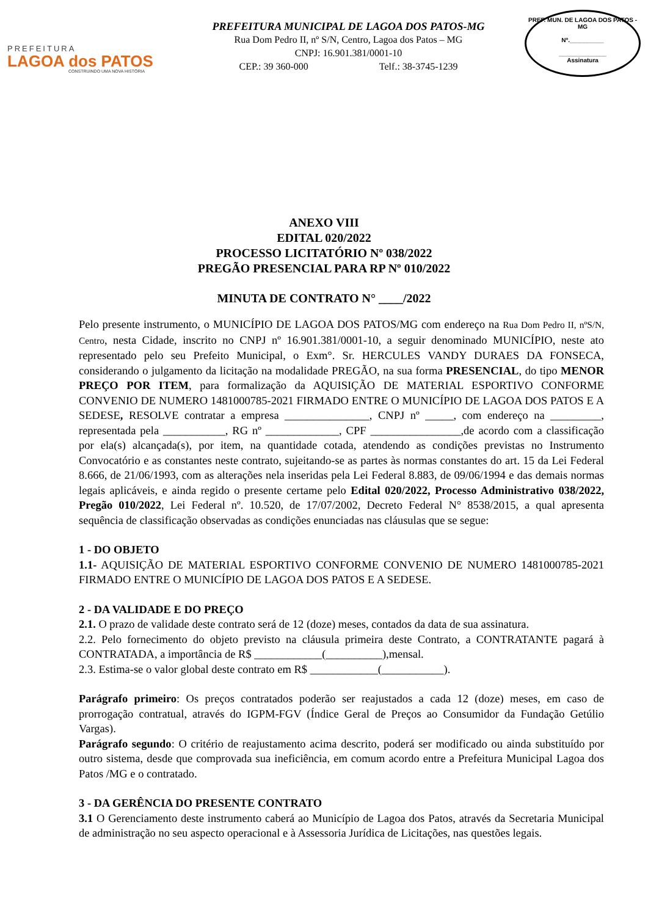PREFEITURA
LAGOA dos PATOS
CONSTRUINDO UMA NOVA HISTÓRIA
PREFEITURA MUNICIPAL DE LAGOA DOS PATOS-MG
Rua Dom Pedro II, nº S/N, Centro, Lagoa dos Patos – MG
CNPJ: 16.901.381/0001-10
CEP.: 39 360-000 Telf.: 38-3745-1239
PREF. MUN. DE LAGOA DOS PATOS - MG
Nº.__________
______________
Assinatura
ANEXO VIII
EDITAL 020/2022
PROCESSO LICITATÓRIO Nº 038/2022
PREGÃO PRESENCIAL PARA RP Nº 010/2022
MINUTA DE CONTRATO N° ____/2022
Pelo presente instrumento, o MUNICÍPIO DE LAGOA DOS PATOS/MG com endereço na Rua Dom Pedro II, nºS/N, Centro, nesta Cidade, inscrito no CNPJ nº 16.901.381/0001-10, a seguir denominado MUNICÍPIO, neste ato representado pelo seu Prefeito Municipal, o Exm°. Sr. HERCULES VANDY DURAES DA FONSECA, considerando o julgamento da licitação na modalidade PREGÃO, na sua forma PRESENCIAL, do tipo MENOR PREÇO POR ITEM, para formalização da AQUISIÇÃO DE MATERIAL ESPORTIVO CONFORME CONVENIO DE NUMERO 1481000785-2021 FIRMADO ENTRE O MUNICÍPIO DE LAGOA DOS PATOS E A SEDESE, RESOLVE contratar a empresa _______________, CNPJ nº _____, com endereço na _________, representada pela ___________, RG nº _____________, CPF ________________,de acordo com a classificação por ela(s) alcançada(s), por item, na quantidade cotada, atendendo as condições previstas no Instrumento Convocatório e as constantes neste contrato, sujeitando-se as partes às normas constantes do art. 15 da Lei Federal 8.666, de 21/06/1993, com as alterações nela inseridas pela Lei Federal 8.883, de 09/06/1994 e das demais normas legais aplicáveis, e ainda regido o presente certame pelo Edital 020/2022, Processo Administrativo 038/2022, Pregão 010/2022, Lei Federal nº. 10.520, de 17/07/2002, Decreto Federal N° 8538/2015, a qual apresenta sequência de classificação observadas as condições enunciadas nas cláusulas que se segue:
1 - DO OBJETO
1.1- AQUISIÇÃO DE MATERIAL ESPORTIVO CONFORME CONVENIO DE NUMERO 1481000785-2021 FIRMADO ENTRE O MUNICÍPIO DE LAGOA DOS PATOS E A SEDESE.
2 - DA VALIDADE E DO PREÇO
2.1. O prazo de validade deste contrato será de 12 (doze) meses, contados da data de sua assinatura.
2.2. Pelo fornecimento do objeto previsto na cláusula primeira deste Contrato, a CONTRATANTE pagará à CONTRATADA, a importância de R$ ____________(__________),mensal.
2.3. Estima-se o valor global deste contrato em R$ ____________(___________).
Parágrafo primeiro: Os preços contratados poderão ser reajustados a cada 12 (doze) meses, em caso de prorrogação contratual, através do IGPM-FGV (Índice Geral de Preços ao Consumidor da Fundação Getúlio Vargas).
Parágrafo segundo: O critério de reajustamento acima descrito, poderá ser modificado ou ainda substituído por outro sistema, desde que comprovada sua ineficiência, em comum acordo entre a Prefeitura Municipal Lagoa dos Patos /MG e o contratado.
3 - DA GERÊNCIA DO PRESENTE CONTRATO
3.1 O Gerenciamento deste instrumento caberá ao Município de Lagoa dos Patos, através da Secretaria Municipal de administração no seu aspecto operacional e à Assessoria Jurídica de Licitações, nas questões legais.